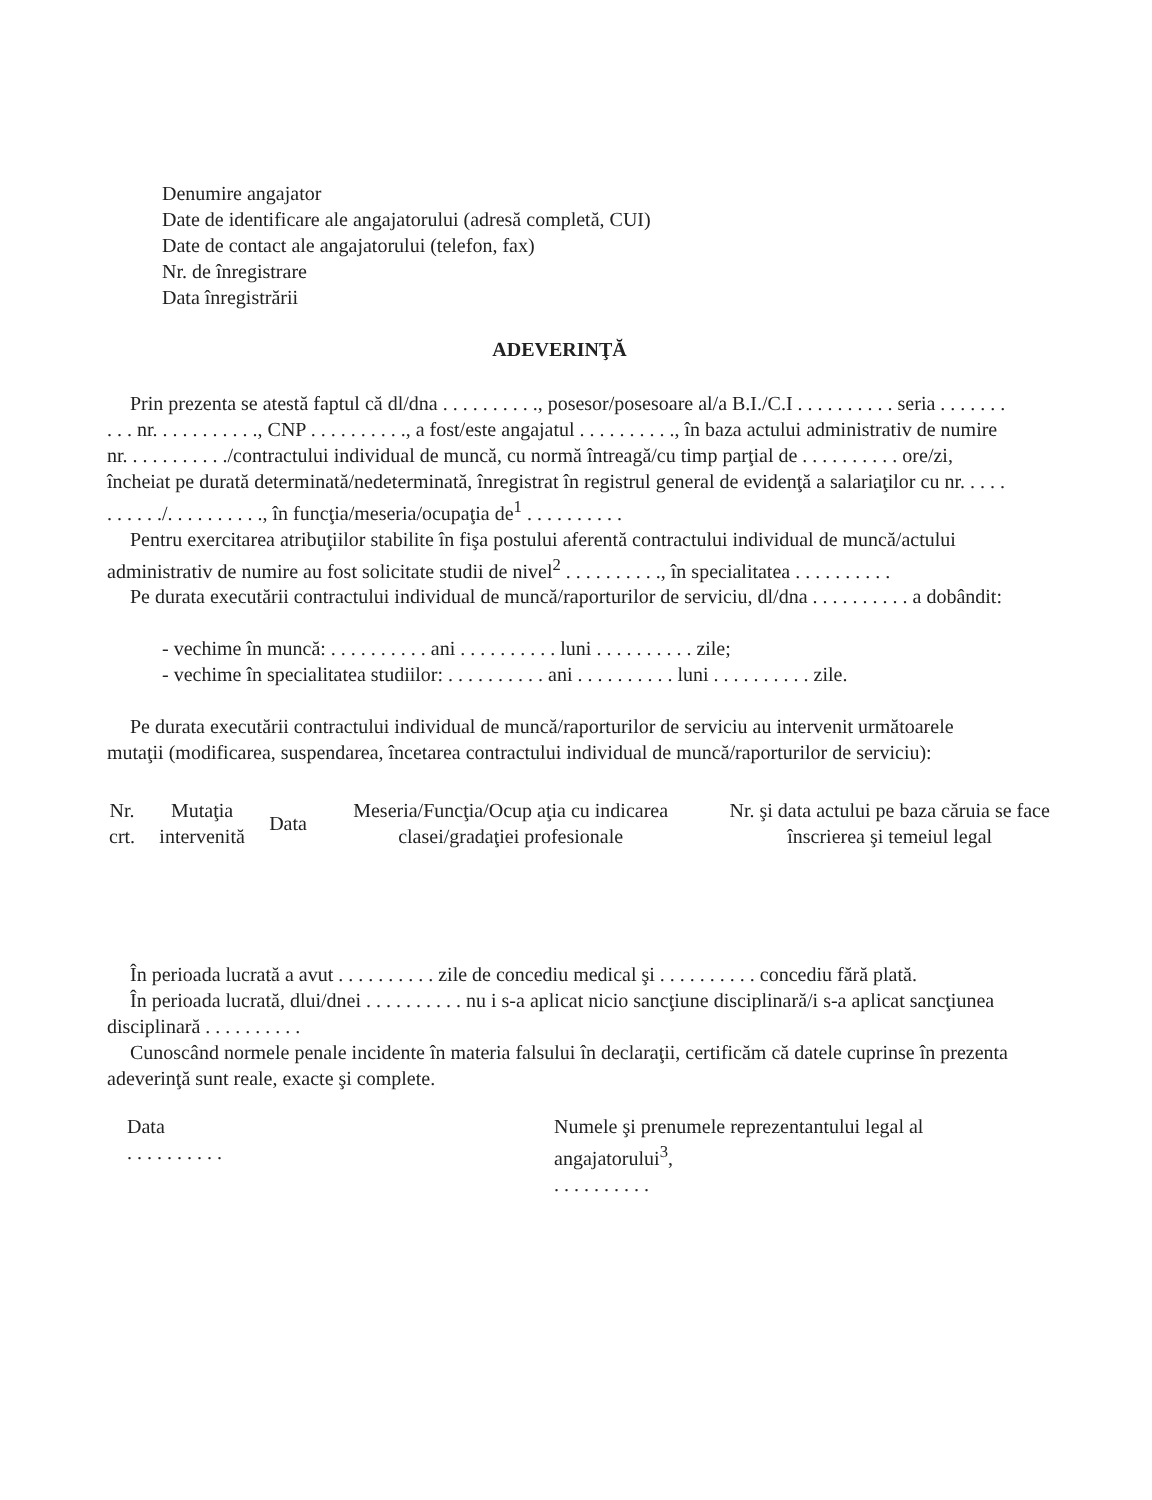Denumire angajator
Date de identificare ale angajatorului (adresă completă, CUI)
Date de contact ale angajatorului (telefon, fax)
Nr. de înregistrare
Data înregistrării
ADEVERINŢĂ
Prin prezenta se atestă faptul că dl/dna . . . . . . . . . ., posesor/posesoare al/a B.I./C.I . . . . . . . . . . seria . . . . . . . . . . nr. . . . . . . . . . ., CNP . . . . . . . . . ., a fost/este angajatul . . . . . . . . . ., în baza actului administrativ de numire nr. . . . . . . . . . ./contractului individual de muncă, cu normă întreagă/cu timp parţial de . . . . . . . . . . ore/zi, încheiat pe durată determinată/nedeterminată, înregistrat în registrul general de evidenţă a salariaţilor cu nr. . . . . . . . . . ./. . . . . . . . . ., în funcţia/meseria/ocupaţia de<sup>1</sup> . . . . . . . . . .
Pentru exercitarea atribuţiilor stabilite în fişa postului aferentă contractului individual de muncă/actului administrativ de numire au fost solicitate studii de nivel<sup>2</sup> . . . . . . . . . ., în specialitatea . . . . . . . . . .
Pe durata executării contractului individual de muncă/raporturilor de serviciu, dl/dna . . . . . . . . . . a dobândit:
- vechime în muncă: . . . . . . . . . . ani . . . . . . . . . . luni . . . . . . . . . . zile;
- vechime în specialitatea studiilor: . . . . . . . . . . ani . . . . . . . . . . luni . . . . . . . . . . zile.
Pe durata executării contractului individual de muncă/raporturilor de serviciu au intervenit următoarele mutaţii (modificarea, suspendarea, încetarea contractului individual de muncă/raporturilor de serviciu):
| Nr. crt. | Mutaţia intervenită | Data | Meseria/Funcţia/Ocup aţia cu indicarea clasei/gradaţiei profesionale | Nr. şi data actului pe baza căruia se face înscrierea şi temeiul legal |
| --- | --- | --- | --- | --- |
În perioada lucrată a avut . . . . . . . . . . zile de concediu medical şi . . . . . . . . . . concediu fără plată.
În perioada lucrată, dlui/dnei . . . . . . . . . . nu i s-a aplicat nicio sancţiune disciplinară/i s-a aplicat sancţiunea disciplinară . . . . . . . . . .
Cunoscând normele penale incidente în materia falsului în declaraţii, certificăm că datele cuprinse în prezenta adeverinţă sunt reale, exacte şi complete.
Data
. . . . . . . . . .
Numele şi prenumele reprezentantului legal al angajatorului<sup>3</sup>,
. . . . . . . . . .